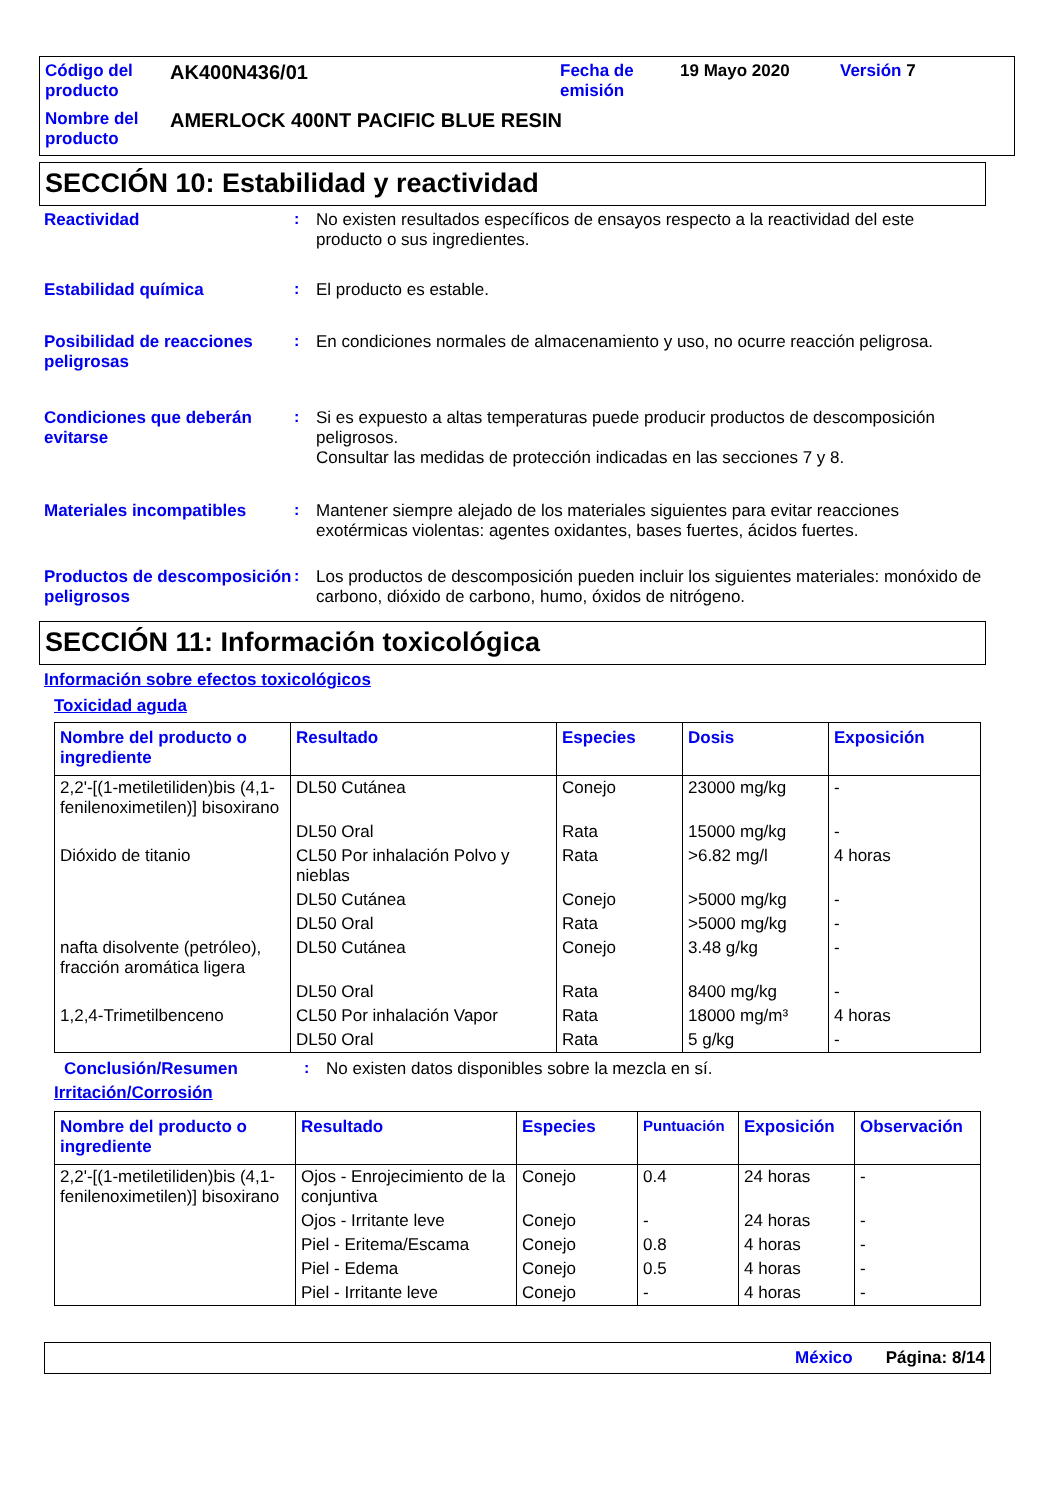| Código del producto | AK400N436/01 | Fecha de emisión | 19 Mayo 2020 | Versión 7 |
| Nombre del producto | AMERLOCK 400NT PACIFIC BLUE RESIN | | | |
SECCIÓN 10: Estabilidad y reactividad
Reactividad :
No existen resultados específicos de ensayos respecto a la reactividad del este producto o sus ingredientes.
Estabilidad química :
El producto es estable.
Posibilidad de reacciones peligrosas
:
En condiciones normales de almacenamiento y uso, no ocurre reacción peligrosa.
Condiciones que deberán evitarse
:
Si es expuesto a altas temperaturas puede producir productos de descomposición peligrosos.
Consultar las medidas de protección indicadas en las secciones 7 y 8.
Materiales incompatibles :
Mantener siempre alejado de los materiales siguientes para evitar reacciones exotérmicas violentas: agentes oxidantes, bases fuertes, ácidos fuertes.
Productos de descomposición peligrosos
:
Los productos de descomposición pueden incluir los siguientes materiales: monóxido de carbono, dióxido de carbono, humo, óxidos de nitrógeno.
SECCIÓN 11: Información toxicológica
Información sobre efectos toxicológicos
Toxicidad aguda
| Nombre del producto o ingrediente | Resultado | Especies | Dosis | Exposición |
| --- | --- | --- | --- | --- |
| 2,2'-[(1-metiletiliden)bis (4,1-fenilenoximetilen)] bisoxirano | DL50 Cutánea | Conejo | 23000 mg/kg | - |
| | DL50 Oral | Rata | 15000 mg/kg | - |
| Dióxido de titanio | CL50 Por inhalación Polvo y nieblas | Rata | >6.82 mg/l | 4 horas |
| | DL50 Cutánea | Conejo | >5000 mg/kg | - |
| | DL50 Oral | Rata | >5000 mg/kg | - |
| nafta disolvente (petróleo), fracción aromática ligera | DL50 Cutánea | Conejo | 3.48 g/kg | - |
| | DL50 Oral | Rata | 8400 mg/kg | - |
| 1,2,4-Trimetilbenceno | CL50 Por inhalación Vapor | Rata | 18000 mg/m³ | 4 horas |
| | DL50 Oral | Rata | 5 g/kg | - |
Conclusión/Resumen :
No existen datos disponibles sobre la mezcla en sí.
Irritación/Corrosión
| Nombre del producto o ingrediente | Resultado | Especies | Puntuación | Exposición | Observación |
| --- | --- | --- | --- | --- | --- |
| 2,2'-[(1-metiletiliden)bis (4,1-fenilenoximetilen)] bisoxirano | Ojos - Enrojecimiento de la conjuntiva | Conejo | 0.4 | 24 horas | - |
| | Ojos - Irritante leve | Conejo | - | 24 horas | - |
| | Piel - Eritema/Escama | Conejo | 0.8 | 4 horas | - |
| | Piel - Edema | Conejo | 0.5 | 4 horas | - |
| | Piel - Irritante leve | Conejo | - | 4 horas | - |
México Página: 8/14